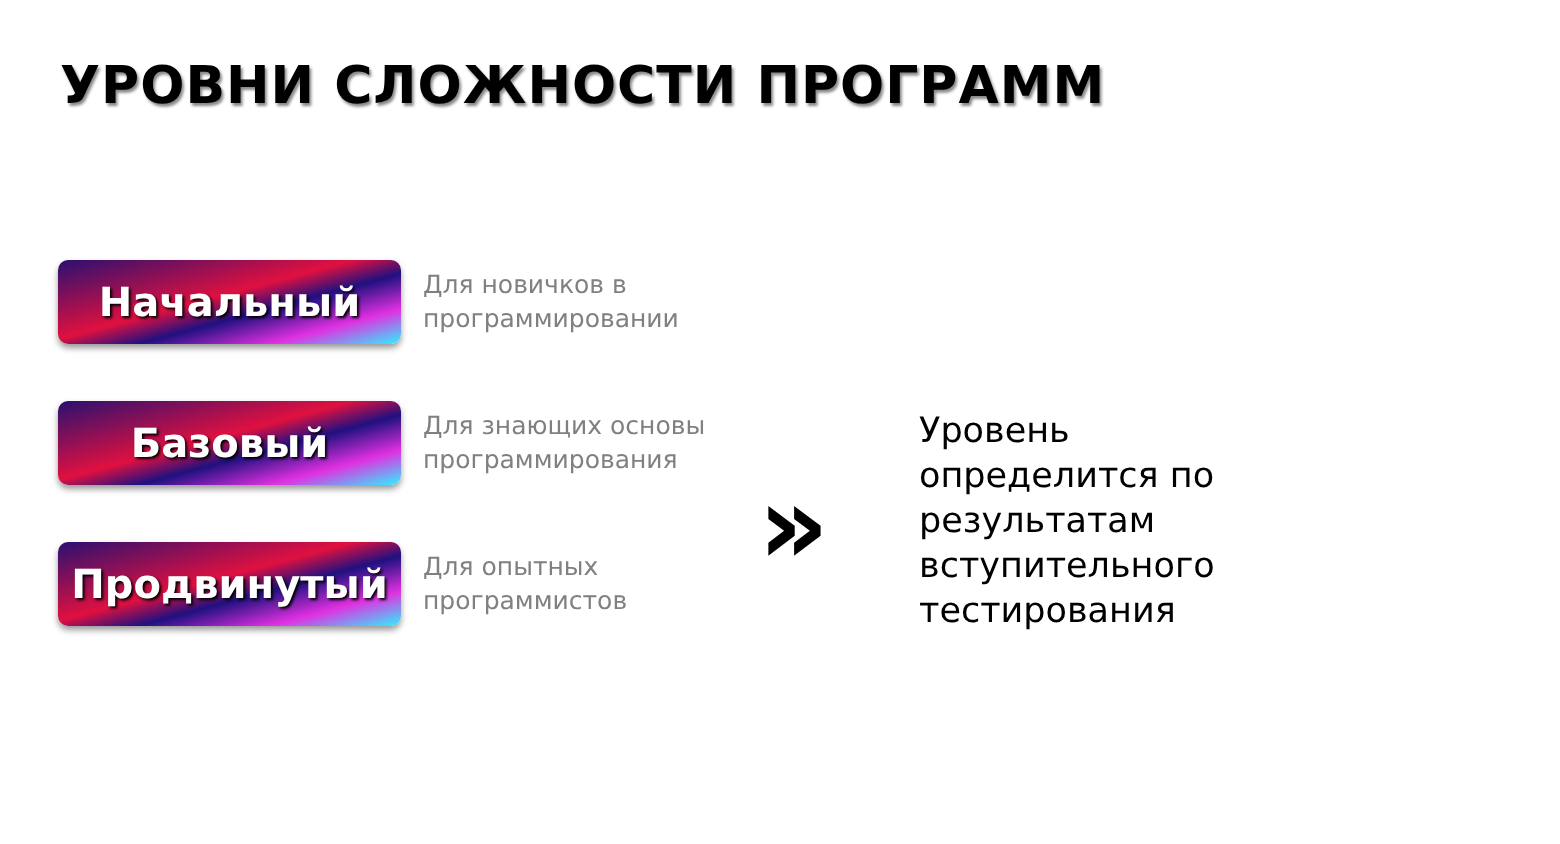УРОВНИ СЛОЖНОСТИ ПРОГРАММ
Начальный
Для новичков в
программировании
Базовый
Для знающих основы
программирования
Продвинутый
Для опытных
программистов
»
Уровень
определится по
результатам
вступительного
тестирования